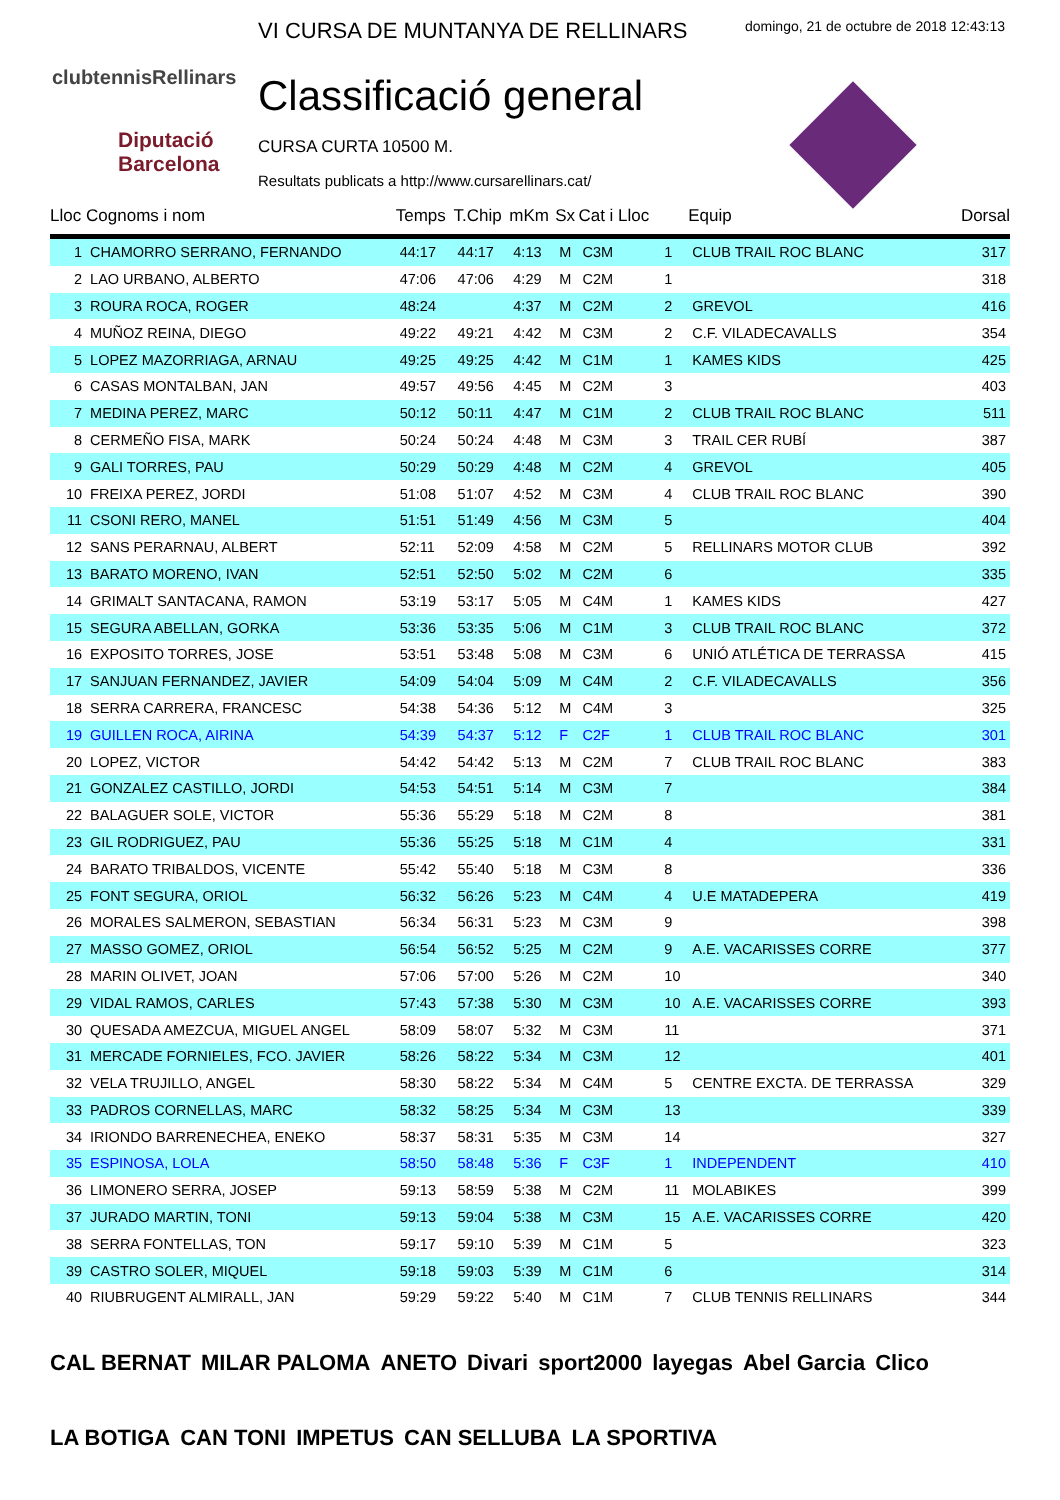VI CURSA DE MUNTANYA DE RELLINARS
domingo, 21 de octubre de 2018 12:43:13
clubtennisRellinars
Diputació
Barcelona
Classificació general
CURSA CURTA 10500 M.
Resultats publicats a http://www.cursarellinars.cat/
| Lloc | Cognoms i nom | Temps | T.Chip | mKm | Sx | Cat i Lloc | | Equip | Dorsal |
| --- | --- | --- | --- | --- | --- | --- | --- | --- | --- |
| 1 | CHAMORRO SERRANO, FERNANDO | 44:17 | 44:17 | 4:13 | M | C3M | 1 | CLUB TRAIL ROC BLANC | 317 |
| 2 | LAO URBANO, ALBERTO | 47:06 | 47:06 | 4:29 | M | C2M | 1 | | 318 |
| 3 | ROURA ROCA, ROGER | 48:24 | | 4:37 | M | C2M | 2 | GREVOL | 416 |
| 4 | MUÑOZ REINA, DIEGO | 49:22 | 49:21 | 4:42 | M | C3M | 2 | C.F. VILADECAVALLS | 354 |
| 5 | LOPEZ MAZORRIAGA, ARNAU | 49:25 | 49:25 | 4:42 | M | C1M | 1 | KAMES KIDS | 425 |
| 6 | CASAS MONTALBAN, JAN | 49:57 | 49:56 | 4:45 | M | C2M | 3 | | 403 |
| 7 | MEDINA PEREZ, MARC | 50:12 | 50:11 | 4:47 | M | C1M | 2 | CLUB TRAIL ROC BLANC | 511 |
| 8 | CERMEÑO FISA, MARK | 50:24 | 50:24 | 4:48 | M | C3M | 3 | TRAIL CER RUBÍ | 387 |
| 9 | GALI TORRES, PAU | 50:29 | 50:29 | 4:48 | M | C2M | 4 | GREVOL | 405 |
| 10 | FREIXA PEREZ, JORDI | 51:08 | 51:07 | 4:52 | M | C3M | 4 | CLUB TRAIL ROC BLANC | 390 |
| 11 | CSONI RERO, MANEL | 51:51 | 51:49 | 4:56 | M | C3M | 5 | | 404 |
| 12 | SANS PERARNAU, ALBERT | 52:11 | 52:09 | 4:58 | M | C2M | 5 | RELLINARS MOTOR CLUB | 392 |
| 13 | BARATO MORENO, IVAN | 52:51 | 52:50 | 5:02 | M | C2M | 6 | | 335 |
| 14 | GRIMALT SANTACANA, RAMON | 53:19 | 53:17 | 5:05 | M | C4M | 1 | KAMES KIDS | 427 |
| 15 | SEGURA ABELLAN, GORKA | 53:36 | 53:35 | 5:06 | M | C1M | 3 | CLUB TRAIL ROC BLANC | 372 |
| 16 | EXPOSITO TORRES, JOSE | 53:51 | 53:48 | 5:08 | M | C3M | 6 | UNIÓ ATLÉTICA DE TERRASSA | 415 |
| 17 | SANJUAN FERNANDEZ, JAVIER | 54:09 | 54:04 | 5:09 | M | C4M | 2 | C.F. VILADECAVALLS | 356 |
| 18 | SERRA CARRERA, FRANCESC | 54:38 | 54:36 | 5:12 | M | C4M | 3 | | 325 |
| 19 | GUILLEN ROCA, AIRINA | 54:39 | 54:37 | 5:12 | F | C2F | 1 | CLUB TRAIL ROC BLANC | 301 |
| 20 | LOPEZ, VICTOR | 54:42 | 54:42 | 5:13 | M | C2M | 7 | CLUB TRAIL ROC BLANC | 383 |
| 21 | GONZALEZ CASTILLO, JORDI | 54:53 | 54:51 | 5:14 | M | C3M | 7 | | 384 |
| 22 | BALAGUER SOLE, VICTOR | 55:36 | 55:29 | 5:18 | M | C2M | 8 | | 381 |
| 23 | GIL RODRIGUEZ, PAU | 55:36 | 55:25 | 5:18 | M | C1M | 4 | | 331 |
| 24 | BARATO TRIBALDOS, VICENTE | 55:42 | 55:40 | 5:18 | M | C3M | 8 | | 336 |
| 25 | FONT SEGURA, ORIOL | 56:32 | 56:26 | 5:23 | M | C4M | 4 | U.E MATADEPERA | 419 |
| 26 | MORALES SALMERON, SEBASTIAN | 56:34 | 56:31 | 5:23 | M | C3M | 9 | | 398 |
| 27 | MASSO GOMEZ, ORIOL | 56:54 | 56:52 | 5:25 | M | C2M | 9 | A.E. VACARISSES CORRE | 377 |
| 28 | MARIN OLIVET, JOAN | 57:06 | 57:00 | 5:26 | M | C2M | 10 | | 340 |
| 29 | VIDAL RAMOS, CARLES | 57:43 | 57:38 | 5:30 | M | C3M | 10 | A.E. VACARISSES CORRE | 393 |
| 30 | QUESADA AMEZCUA, MIGUEL ANGEL | 58:09 | 58:07 | 5:32 | M | C3M | 11 | | 371 |
| 31 | MERCADE FORNIELES, FCO. JAVIER | 58:26 | 58:22 | 5:34 | M | C3M | 12 | | 401 |
| 32 | VELA TRUJILLO, ANGEL | 58:30 | 58:22 | 5:34 | M | C4M | 5 | CENTRE EXCTA. DE TERRASSA | 329 |
| 33 | PADROS CORNELLAS, MARC | 58:32 | 58:25 | 5:34 | M | C3M | 13 | | 339 |
| 34 | IRIONDO BARRENECHEA, ENEKO | 58:37 | 58:31 | 5:35 | M | C3M | 14 | | 327 |
| 35 | ESPINOSA, LOLA | 58:50 | 58:48 | 5:36 | F | C3F | 1 | INDEPENDENT | 410 |
| 36 | LIMONERO SERRA, JOSEP | 59:13 | 58:59 | 5:38 | M | C2M | 11 | MOLABIKES | 399 |
| 37 | JURADO MARTIN, TONI | 59:13 | 59:04 | 5:38 | M | C3M | 15 | A.E. VACARISSES CORRE | 420 |
| 38 | SERRA FONTELLAS, TON | 59:17 | 59:10 | 5:39 | M | C1M | 5 | | 323 |
| 39 | CASTRO SOLER, MIQUEL | 59:18 | 59:03 | 5:39 | M | C1M | 6 | | 314 |
| 40 | RIUBRUGENT ALMIRALL, JAN | 59:29 | 59:22 | 5:40 | M | C1M | 7 | CLUB TENNIS RELLINARS | 344 |
CAL BERNAT MILAR PALOMA ANETO Divari sport2000 layegas Abel Garcia Clico LA BOTIGA CAN TONI IMPETUS CAN SELLUBA LA SPORTIVA